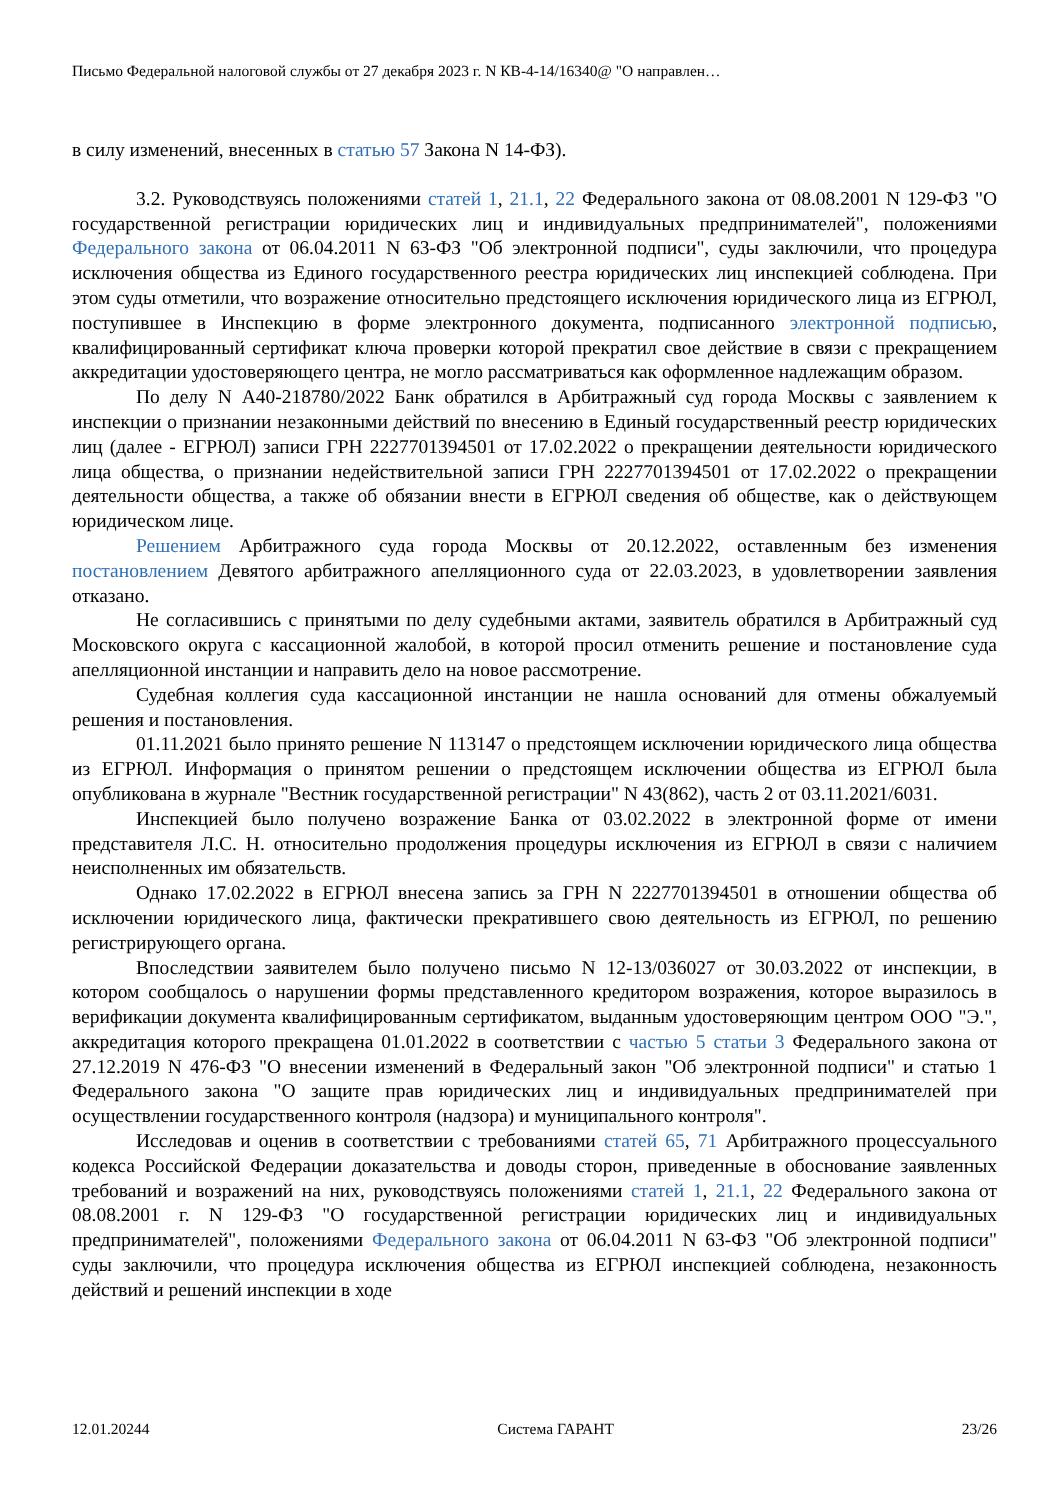Письмо Федеральной налоговой службы от 27 декабря 2023 г. N КВ-4-14/16340@ "О направлен…
в силу изменений, внесенных в статью 57 Закона N 14-ФЗ).
3.2. Руководствуясь положениями статей 1, 21.1, 22 Федерального закона от 08.08.2001 N 129-ФЗ "О государственной регистрации юридических лиц и индивидуальных предпринимателей", положениями Федерального закона от 06.04.2011 N 63-ФЗ "Об электронной подписи", суды заключили, что процедура исключения общества из Единого государственного реестра юридических лиц инспекцией соблюдена. При этом суды отметили, что возражение относительно предстоящего исключения юридического лица из ЕГРЮЛ, поступившее в Инспекцию в форме электронного документа, подписанного электронной подписью, квалифицированный сертификат ключа проверки которой прекратил свое действие в связи с прекращением аккредитации удостоверяющего центра, не могло рассматриваться как оформленное надлежащим образом.
По делу N А40-218780/2022 Банк обратился в Арбитражный суд города Москвы с заявлением к инспекции о признании незаконными действий по внесению в Единый государственный реестр юридических лиц (далее - ЕГРЮЛ) записи ГРН 2227701394501 от 17.02.2022 о прекращении деятельности юридического лица общества, о признании недействительной записи ГРН 2227701394501 от 17.02.2022 о прекращении деятельности общества, а также об обязании внести в ЕГРЮЛ сведения об обществе, как о действующем юридическом лице.
Решением Арбитражного суда города Москвы от 20.12.2022, оставленным без изменения постановлением Девятого арбитражного апелляционного суда от 22.03.2023, в удовлетворении заявления отказано.
Не согласившись с принятыми по делу судебными актами, заявитель обратился в Арбитражный суд Московского округа с кассационной жалобой, в которой просил отменить решение и постановление суда апелляционной инстанции и направить дело на новое рассмотрение.
Судебная коллегия суда кассационной инстанции не нашла оснований для отмены обжалуемый решения и постановления.
01.11.2021 было принято решение N 113147 о предстоящем исключении юридического лица общества из ЕГРЮЛ. Информация о принятом решении о предстоящем исключении общества из ЕГРЮЛ была опубликована в журнале "Вестник государственной регистрации" N 43(862), часть 2 от 03.11.2021/6031.
Инспекцией было получено возражение Банка от 03.02.2022 в электронной форме от имени представителя Л.С. Н. относительно продолжения процедуры исключения из ЕГРЮЛ в связи с наличием неисполненных им обязательств.
Однако 17.02.2022 в ЕГРЮЛ внесена запись за ГРН N 2227701394501 в отношении общества об исключении юридического лица, фактически прекратившего свою деятельность из ЕГРЮЛ, по решению регистрирующего органа.
Впоследствии заявителем было получено письмо N 12-13/036027 от 30.03.2022 от инспекции, в котором сообщалось о нарушении формы представленного кредитором возражения, которое выразилось в верификации документа квалифицированным сертификатом, выданным удостоверяющим центром ООО "Э.", аккредитация которого прекращена 01.01.2022 в соответствии с частью 5 статьи 3 Федерального закона от 27.12.2019 N 476-ФЗ "О внесении изменений в Федеральный закон "Об электронной подписи" и статью 1 Федерального закона "О защите прав юридических лиц и индивидуальных предпринимателей при осуществлении государственного контроля (надзора) и муниципального контроля".
Исследовав и оценив в соответствии с требованиями статей 65, 71 Арбитражного процессуального кодекса Российской Федерации доказательства и доводы сторон, приведенные в обоснование заявленных требований и возражений на них, руководствуясь положениями статей 1, 21.1, 22 Федерального закона от 08.08.2001 г. N 129-ФЗ "О государственной регистрации юридических лиц и индивидуальных предпринимателей", положениями Федерального закона от 06.04.2011 N 63-ФЗ "Об электронной подписи" суды заключили, что процедура исключения общества из ЕГРЮЛ инспекцией соблюдена, незаконность действий и решений инспекции в ходе
12.01.20244 Система ГАРАНТ 23/26